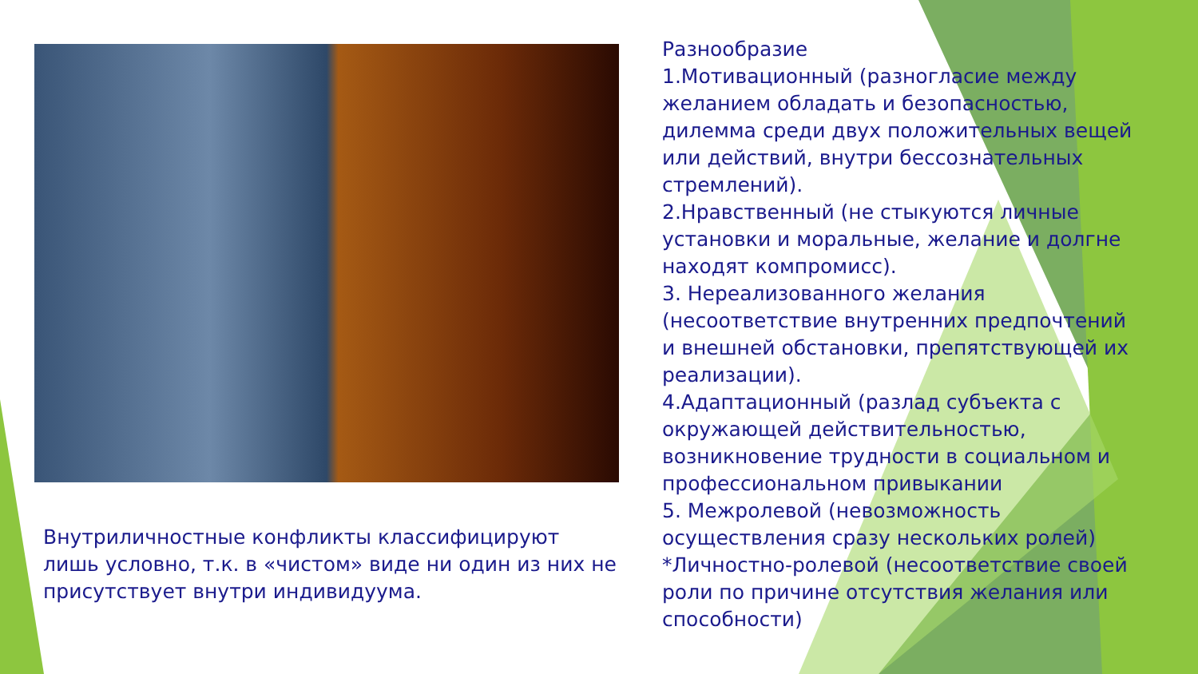Внутриличностные конфликты классифицируют лишь условно, т.к. в «чистом» виде ни один из них не присутствует внутри индивидуума.
Разнообразие
1.Мотивационный (разногласие между желанием обладать и безопасностью, дилемма среди двух положительных вещей или действий, внутри бессознательных стремлений).
2.Нравственный (не стыкуются личные установки и моральные, желание и долгне находят компромисс).
3. Нереализованного желания (несоответствие внутренних предпочтений и внешней обстановки, препятствующей их реализации).
4.Адаптационный (разлад субъекта с окружающей действительностью, возникновение трудности в социальном и профессиональном привыкании
5. Межролевой (невозможность осуществления сразу нескольких ролей)
*Личностно-ролевой (несоответствие своей роли по причине отсутствия желания или способности)